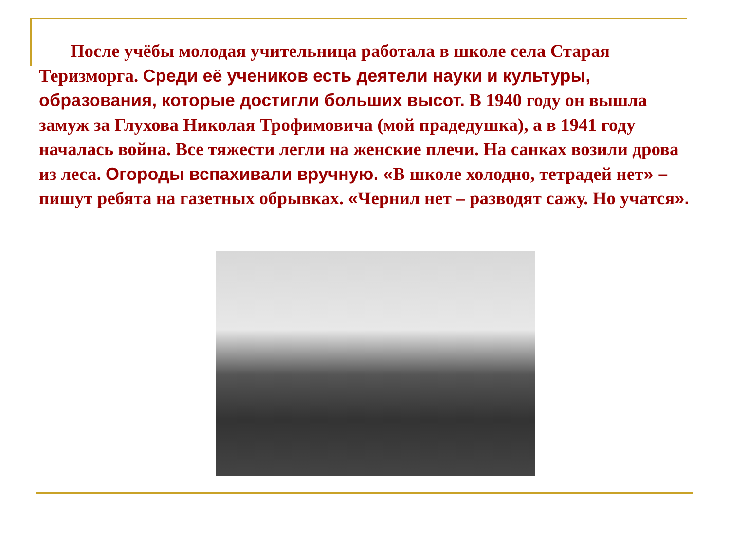После учёбы молодая учительница работала в школе села Старая Теризморга. Среди её учеников есть деятели науки и культуры, образования, которые достигли больших высот. В 1940 году он вышла замуж за Глухова Николая Трофимовича (мой прадедушка), а в 1941 году началась война. Все тяжести легли на женские плечи. На санках возили дрова из леса. Огороды вспахивали вручную. «В школе холодно, тетрадей нет» – пишут ребята на газетных обрывках. «Чернил нет – разводят сажу. Но учатся».